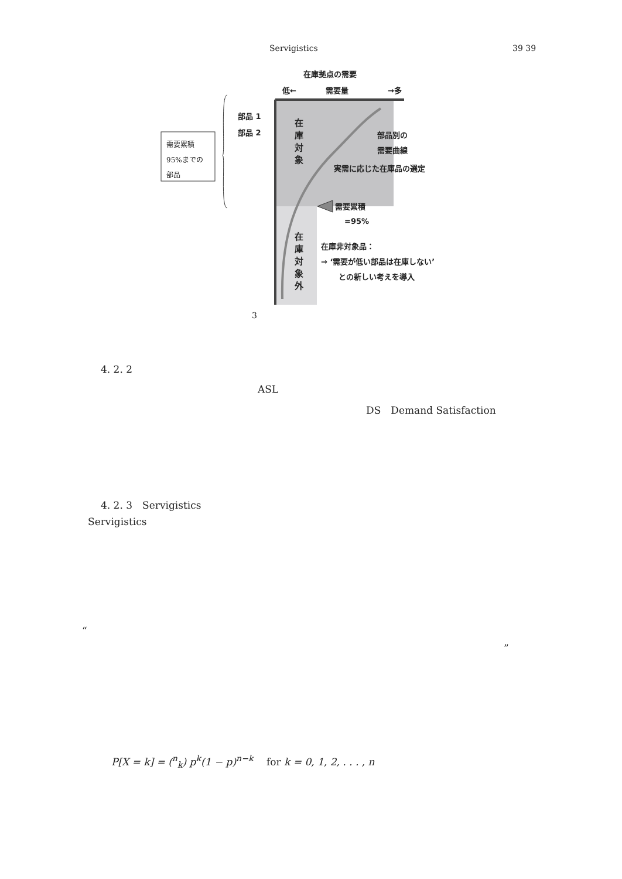Servigistics 39 39
在庫拠点の需要
低← 需要量 →多
部品 1
部品 2
在庫対象
在庫対象外
部品別の
需要曲線
実需に応じた在庫品の選定
需要累積
=95%
在庫非対象品：
⇒ ‘需要が低い部品は在庫しない’
との新しい考えを導入
需要累積
95%までの
部品
3
4. 2. 2
ASL
DS　Demand Satisfaction
4. 2. 3　Servigistics
Servigistics
“
”
P[X = k] = (<sup>n</sup><sub>k</sub>) p<sup>k</sup>(1 − p)<sup>n−k</sup> 　for k = 0, 1, 2, . . . , n